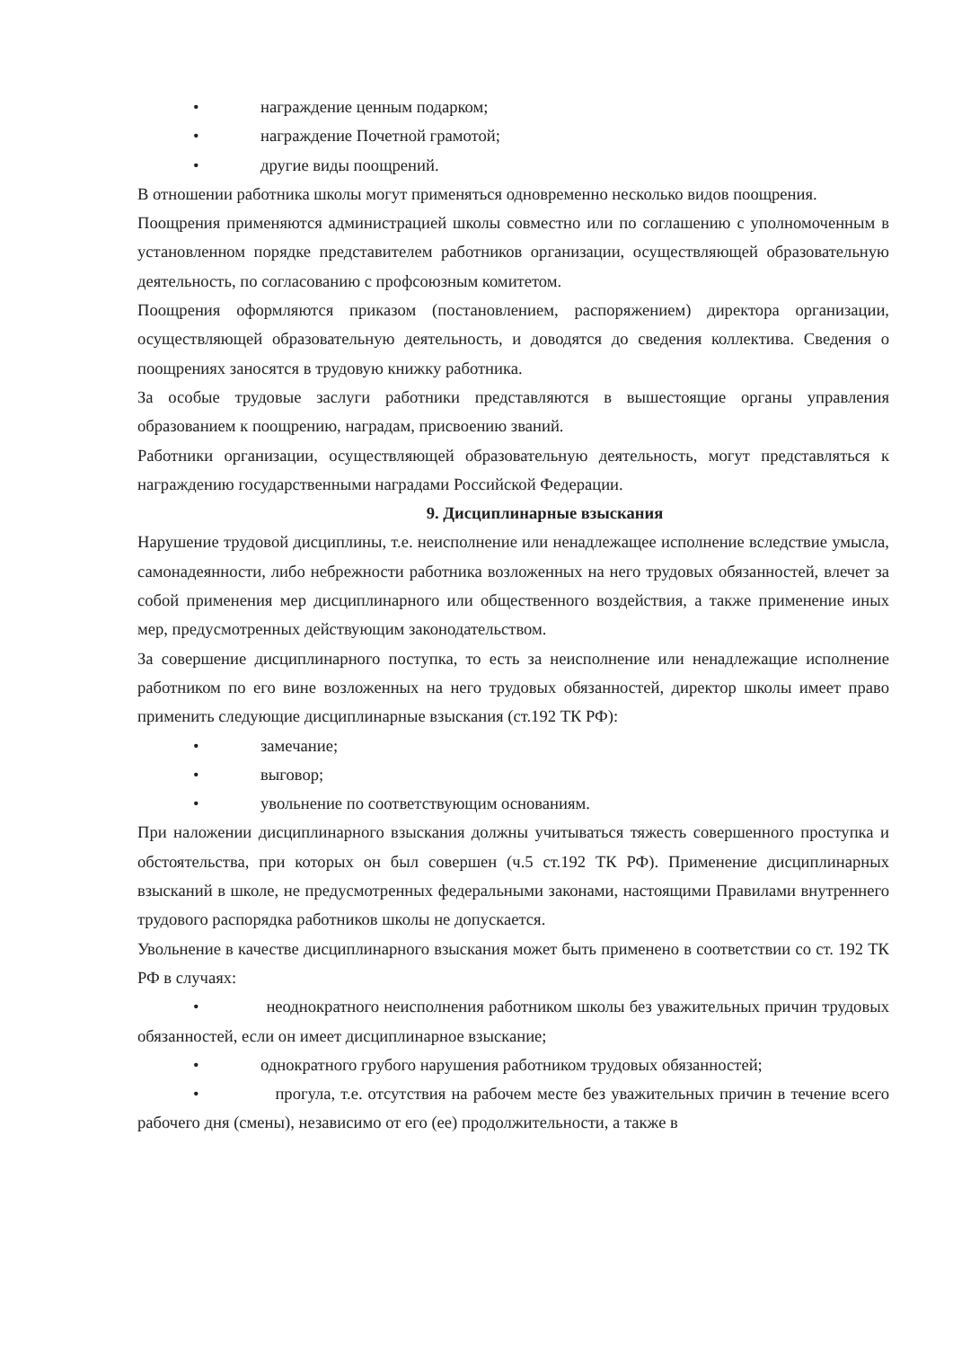• награждение ценным подарком;
• награждение Почетной грамотой;
• другие виды поощрений.
В отношении работника школы могут применяться одновременно несколько видов поощрения.
Поощрения применяются администрацией школы совместно или по соглашению с уполномоченным в установленном порядке представителем работников организации, осуществляющей образовательную деятельность, по согласованию с профсоюзным комитетом.
Поощрения оформляются приказом (постановлением, распоряжением) директора организации, осуществляющей образовательную деятельность, и доводятся до сведения коллектива. Сведения о поощрениях заносятся в трудовую книжку работника.
За особые трудовые заслуги работники представляются в вышестоящие органы управления образованием к поощрению, наградам, присвоению званий.
Работники организации, осуществляющей образовательную деятельность, могут представляться к награждению государственными наградами Российской Федерации.
9. Дисциплинарные взыскания
Нарушение трудовой дисциплины, т.е. неисполнение или ненадлежащее исполнение вследствие умысла, самонадеянности, либо небрежности работника возложенных на него трудовых обязанностей, влечет за собой применения мер дисциплинарного или общественного воздействия, а также применение иных мер, предусмотренных действующим законодательством.
За совершение дисциплинарного поступка, то есть за неисполнение или ненадлежащие исполнение работником по его вине возложенных на него трудовых обязанностей, директор школы имеет право применить следующие дисциплинарные взыскания (ст.192 ТК РФ):
• замечание;
• выговор;
• увольнение по соответствующим основаниям.
При наложении дисциплинарного взыскания должны учитываться тяжесть совершенного проступка и обстоятельства, при которых он был совершен (ч.5 ст.192 ТК РФ). Применение дисциплинарных взысканий в школе, не предусмотренных федеральными законами, настоящими Правилами внутреннего трудового распорядка работников школы не допускается.
Увольнение в качестве дисциплинарного взыскания может быть применено в соответствии со ст. 192 ТК РФ в случаях:
• неоднократного неисполнения работником школы без уважительных причин трудовых обязанностей, если он имеет дисциплинарное взыскание;
• однократного грубого нарушения работником трудовых обязанностей;
• прогула, т.е. отсутствия на рабочем месте без уважительных причин в течение всего рабочего дня (смены), независимо от его (ее) продолжительности, а также в